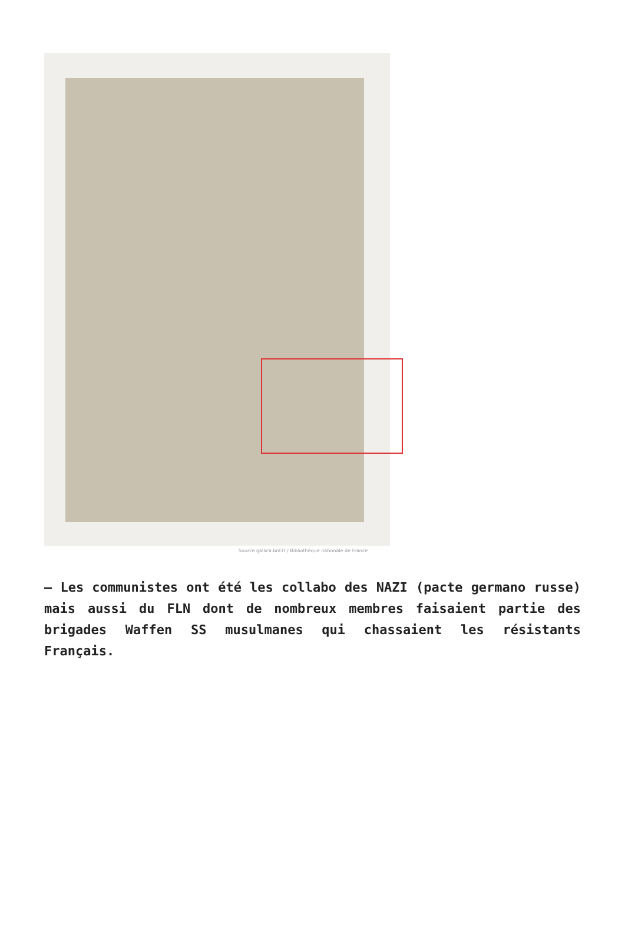Source gallica.bnf.fr / Bibliothèque nationale de France
– Les communistes ont été les collabo des NAZI (pacte germano russe) mais aussi du FLN dont de nombreux membres faisaient partie des brigades Waffen SS musulmanes qui chassaient les résistants Français.